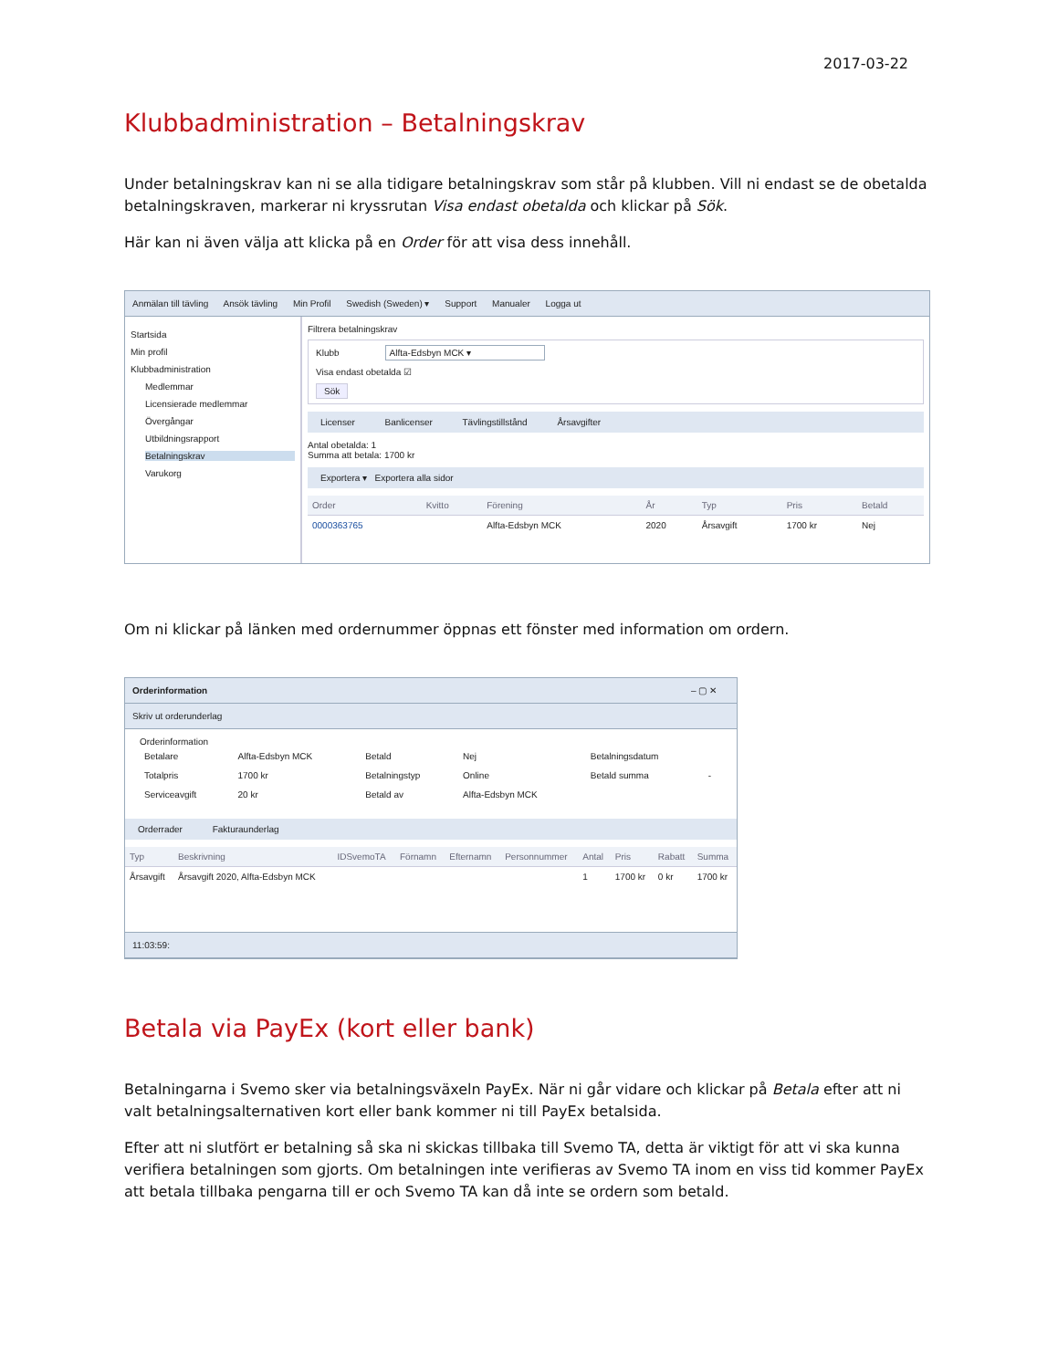2017-03-22
Klubbadministration – Betalningskrav
Under betalningskrav kan ni se alla tidigare betalningskrav som står på klubben. Vill ni endast se de obetalda betalningskraven, markerar ni kryssrutan Visa endast obetalda och klickar på Sök.
Här kan ni även välja att klicka på en Order för att visa dess innehåll.
Anmälan till tävling Ansök tävling Min Profil Swedish (Sweden) ▾ Support Manualer Logga ut
Startsida
Min profil
Klubbadministration
Medlemmar
Licensierade medlemmar
Övergångar
Utbildningsrapport
Betalningskrav
Varukorg
Filtrera betalningskrav
Klubb Alfta-Edsbyn MCK ▾
Visa endast obetalda ☑
Sök
Licenser Banlicenser Tävlingstillstånd Årsavgifter
Antal obetalda: 1
Summa att betala: 1700 kr
Exportera ▾ Exportera alla sidor
| Order | Kvitto | Förening | År | Typ | Pris | Betald |
| --- | --- | --- | --- | --- | --- | --- |
| 0000363765 | | Alfta-Edsbyn MCK | 2020 | Årsavgift | 1700 kr | Nej |
Om ni klickar på länken med ordernummer öppnas ett fönster med information om ordern.
Orderinformation – ▢ ✕
Skriv ut orderunderlag
Orderinformation
| Betalare | Alfta-Edsbyn MCK | Betald | Nej | Betalningsdatum | |
| Totalpris | 1700 kr | Betalningstyp | Online | Betald summa | - |
| Serviceavgift | 20 kr | Betald av | Alfta-Edsbyn MCK | | |
Orderrader Fakturaunderlag
| Typ | Beskrivning | IDSvemoTA | Förnamn | Efternamn | Personnummer | Antal | Pris | Rabatt | Summa |
| --- | --- | --- | --- | --- | --- | --- | --- | --- | --- |
| Årsavgift | Årsavgift 2020, Alfta-Edsbyn MCK | | | | | 1 | 1700 kr | 0 kr | 1700 kr |
11:03:59:
Betala via PayEx (kort eller bank)
Betalningarna i Svemo sker via betalningsväxeln PayEx. När ni går vidare och klickar på Betala efter att ni valt betalningsalternativen kort eller bank kommer ni till PayEx betalsida.
Efter att ni slutfört er betalning så ska ni skickas tillbaka till Svemo TA, detta är viktigt för att vi ska kunna verifiera betalningen som gjorts. Om betalningen inte verifieras av Svemo TA inom en viss tid kommer PayEx att betala tillbaka pengarna till er och Svemo TA kan då inte se ordern som betald.